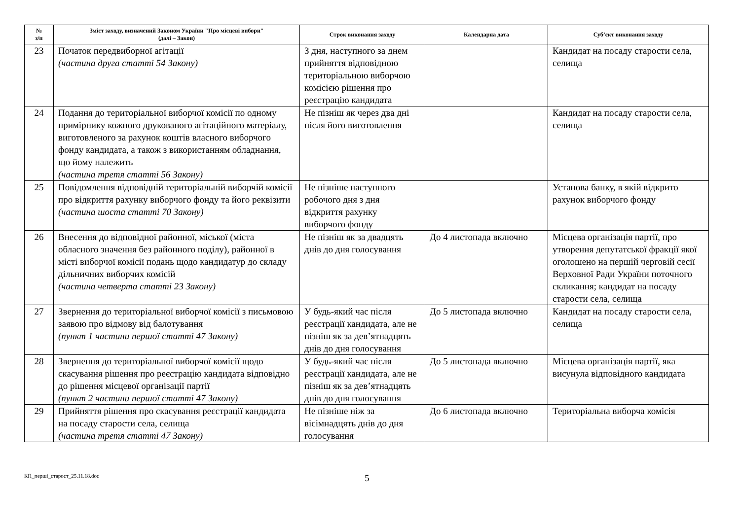| № з/п | Зміст заходу, визначений Законом України "Про місцеві вибори" (далі – Закон) | Строк виконання заходу | Календарна дата | Суб’єкт виконання заходу |
| --- | --- | --- | --- | --- |
| 23 | Початок передвиборної агітації (частина друга статті 54 Закону) | З дня, наступного за днем прийняття відповідною територіальною виборчою комісією рішення про реєстрацію кандидата | | Кандидат на посаду старости села, селища |
| 24 | Подання до територіальної виборчої комісії по одному примірнику кожного друкованого агітаційного матеріалу, виготовленого за рахунок коштів власного виборчого фонду кандидата, а також з використанням обладнання, що йому належить (частина третя статті 56 Закону) | Не пізніш як через два дні після його виготовлення | | Кандидат на посаду старости села, селища |
| 25 | Повідомлення відповідній територіальній виборчій комісії про відкриття рахунку виборчого фонду та його реквізити (частина шоста статті 70 Закону) | Не пізніше наступного робочого дня з дня відкриття рахунку виборчого фонду | | Установа банку, в якій відкрито рахунок виборчого фонду |
| 26 | Внесення до відповідної районної, міської (міста обласного значення без районного поділу), районної в місті виборчої комісії подань щодо кандидатур до складу дільничних виборчих комісій (частина четверта статті 23 Закону) | Не пізніш як за двадцять днів до дня голосування | До 4 листопада включно | Місцева організація партії, про утворення депутатської фракції якої оголошено на першій черговій сесії Верховної Ради України поточного скликання; кандидат на посаду старости села, селища |
| 27 | Звернення до територіальної виборчої комісії з письмовою заявою про відмову від балотування (пункт 1 частини першої статті 47 Закону) | У будь-який час після реєстрації кандидата, але не пізніш як за дев’ятнадцять днів до дня голосування | До 5 листопада включно | Кандидат на посаду старости села, селища |
| 28 | Звернення до територіальної виборчої комісії щодо скасування рішення про реєстрацію кандидата відповідно до рішення місцевої організації партії (пункт 2 частини першої статті 47 Закону) | У будь-який час після реєстрації кандидата, але не пізніш як за дев’ятнадцять днів до дня голосування | До 5 листопада включно | Місцева організація партії, яка висунула відповідного кандидата |
| 29 | Прийняття рішення про скасування реєстрації кандидата на посаду старости села, селища (частина третя статті 47 Закону) | Не пізніше ніж за вісімнадцять днів до дня голосування | До 6 листопада включно | Територіальна виборча комісія |
КП_перші_старост_25.11.18.doc
5